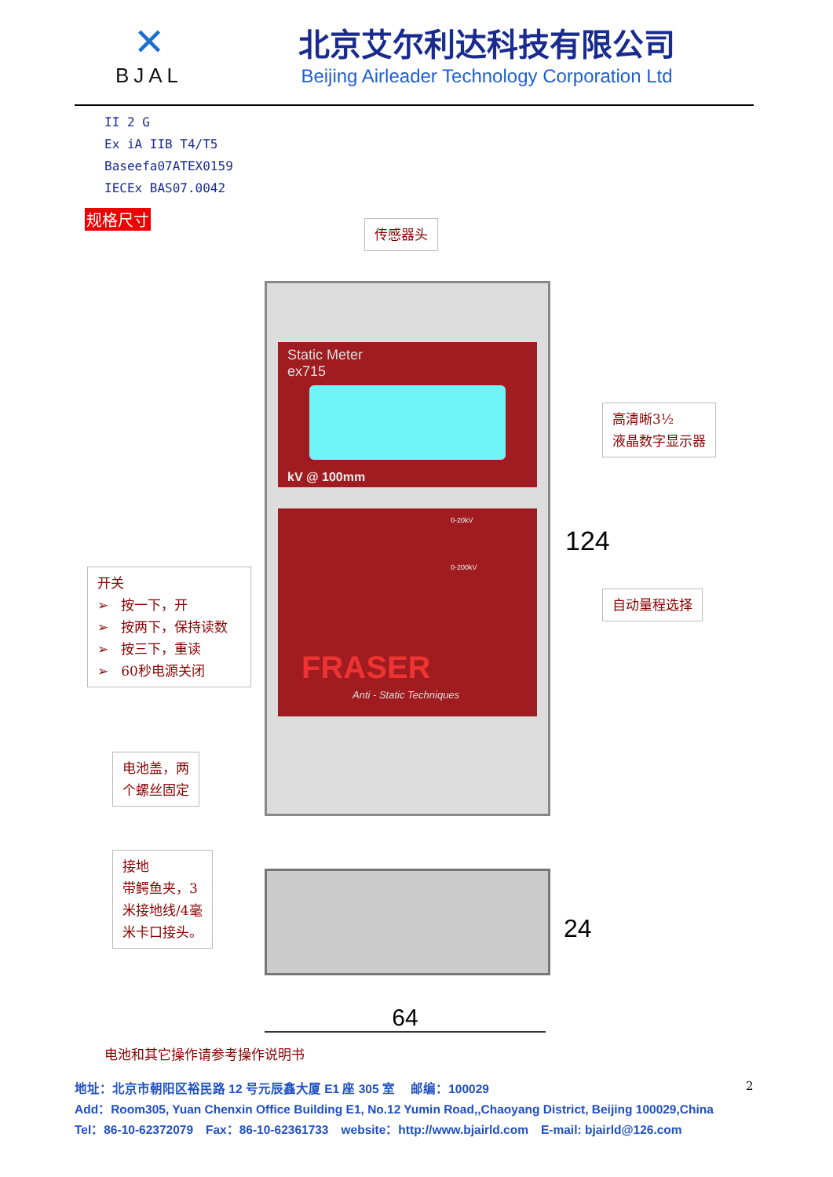✕
BJAL
北京艾尔利达科技有限公司
Beijing Airleader Technology Corporation Ltd
II 2 G
Ex iA IIB T4/T5
Baseefa07ATEX0159
IECEx BAS07.0042
规格尺寸 传感器头
Static Meter
ex715
kV @ 100mm
0-20kV
0-200kV
FRASER
Anti - Static Techniques
高清晰3½
液晶数字显示器
124
开关
➢ 按一下，开
➢ 按两下，保持读数
➢ 按三下，重读
➢ 60秒电源关闭
自动量程选择
电池盖，两
个螺丝固定
接地
带鳄鱼夹，3
米接地线/4毫
米卡口接头。
24
64
电池和其它操作请参考操作说明书
2
地址：北京市朝阳区裕民路 12 号元辰鑫大厦 E1 座 305 室　 邮编：100029
Add：Room305, Yuan Chenxin Office Building E1, No.12 Yumin Road,,Chaoyang District, Beijing 100029,China
Tel：86-10-62372079　Fax：86-10-62361733　website：http://www.bjairld.com　E-mail: bjairld@126.com